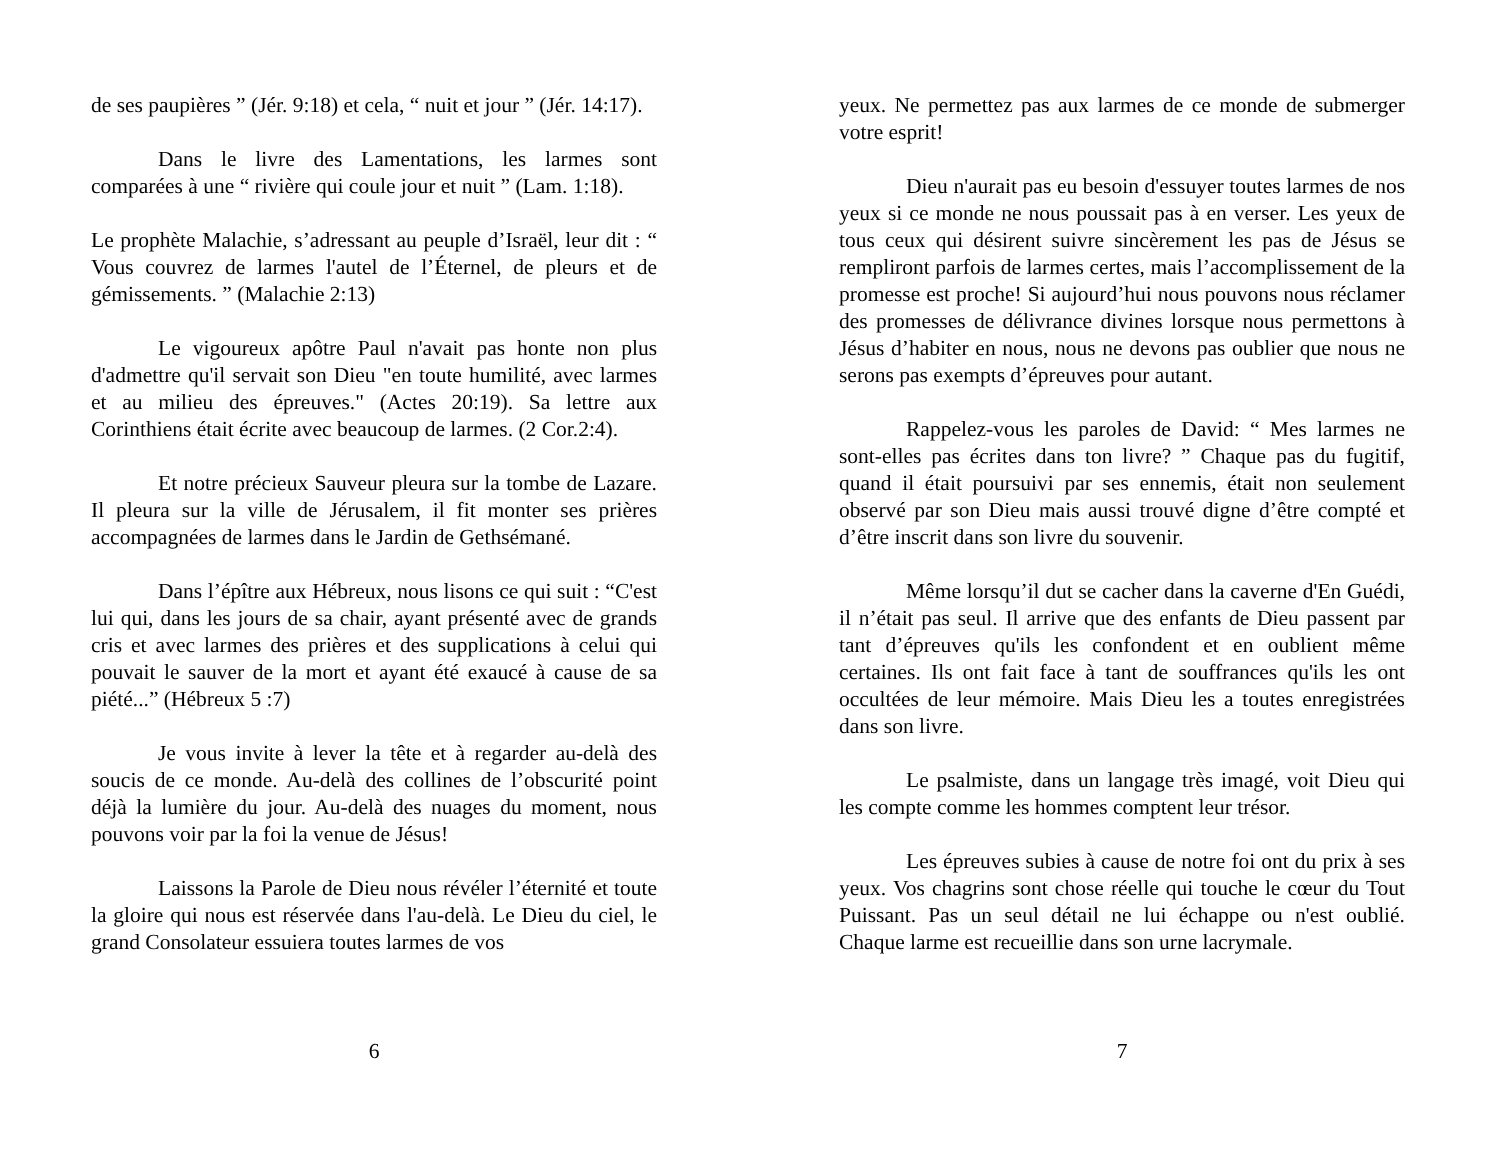de ses paupières ” (Jér. 9:18) et cela, “ nuit et jour ” (Jér. 14:17).
Dans le livre des Lamentations, les larmes sont comparées à une “ rivière qui coule jour et nuit ” (Lam. 1:18).
Le prophète Malachie, s’adressant au peuple d’Israël, leur dit : “ Vous couvrez de larmes l'autel de l’Éternel, de pleurs et de gémissements. ” (Malachie 2:13)
Le vigoureux apôtre Paul n'avait pas honte non plus d'admettre qu'il servait son Dieu "en toute humilité, avec larmes et au milieu des épreuves." (Actes 20:19). Sa lettre aux Corinthiens était écrite avec beaucoup de larmes. (2 Cor.2:4).
Et notre précieux Sauveur pleura sur la tombe de Lazare. Il pleura sur la ville de Jérusalem, il fit monter ses prières accompagnées de larmes dans le Jardin de Gethsémané.
Dans l’épître aux Hébreux, nous lisons ce qui suit : “C'est lui qui, dans les jours de sa chair, ayant présenté avec de grands cris et avec larmes des prières et des supplications à celui qui pouvait le sauver de la mort et ayant été exaucé à cause de sa piété...” (Hébreux 5 :7)
Je vous invite à lever la tête et à regarder au-delà des soucis de ce monde. Au-delà des collines de l’obscurité point déjà la lumière du jour. Au-delà des nuages du moment, nous pouvons voir par la foi la venue de Jésus!
Laissons la Parole de Dieu nous révéler l’éternité et toute la gloire qui nous est réservée dans l'au-delà. Le Dieu du ciel, le grand Consolateur essuiera toutes larmes de vos
6
yeux. Ne permettez pas aux larmes de ce monde de submerger votre esprit!
Dieu n'aurait pas eu besoin d'essuyer toutes larmes de nos yeux si ce monde ne nous poussait pas à en verser. Les yeux de tous ceux qui désirent suivre sincèrement les pas de Jésus se rempliront parfois de larmes certes, mais l’accomplissement de la promesse est proche! Si aujourd’hui nous pouvons nous réclamer des promesses de délivrance divines lorsque nous permettons à Jésus d’habiter en nous, nous ne devons pas oublier que nous ne serons pas exempts d’épreuves pour autant.
Rappelez-vous les paroles de David: “ Mes larmes ne sont-elles pas écrites dans ton livre? ” Chaque pas du fugitif, quand il était poursuivi par ses ennemis, était non seulement observé par son Dieu mais aussi trouvé digne d’être compté et d’être inscrit dans son livre du souvenir.
Même lorsqu’il dut se cacher dans la caverne d'En Guédi, il n’était pas seul. Il arrive que des enfants de Dieu passent par tant d’épreuves qu'ils les confondent et en oublient même certaines. Ils ont fait face à tant de souffrances qu'ils les ont occultées de leur mémoire. Mais Dieu les a toutes enregistrées dans son livre.
Le psalmiste, dans un langage très imagé, voit Dieu qui les compte comme les hommes comptent leur trésor.
Les épreuves subies à cause de notre foi ont du prix à ses yeux. Vos chagrins sont chose réelle qui touche le cœur du Tout Puissant. Pas un seul détail ne lui échappe ou n'est oublié. Chaque larme est recueillie dans son urne lacrymale.
7